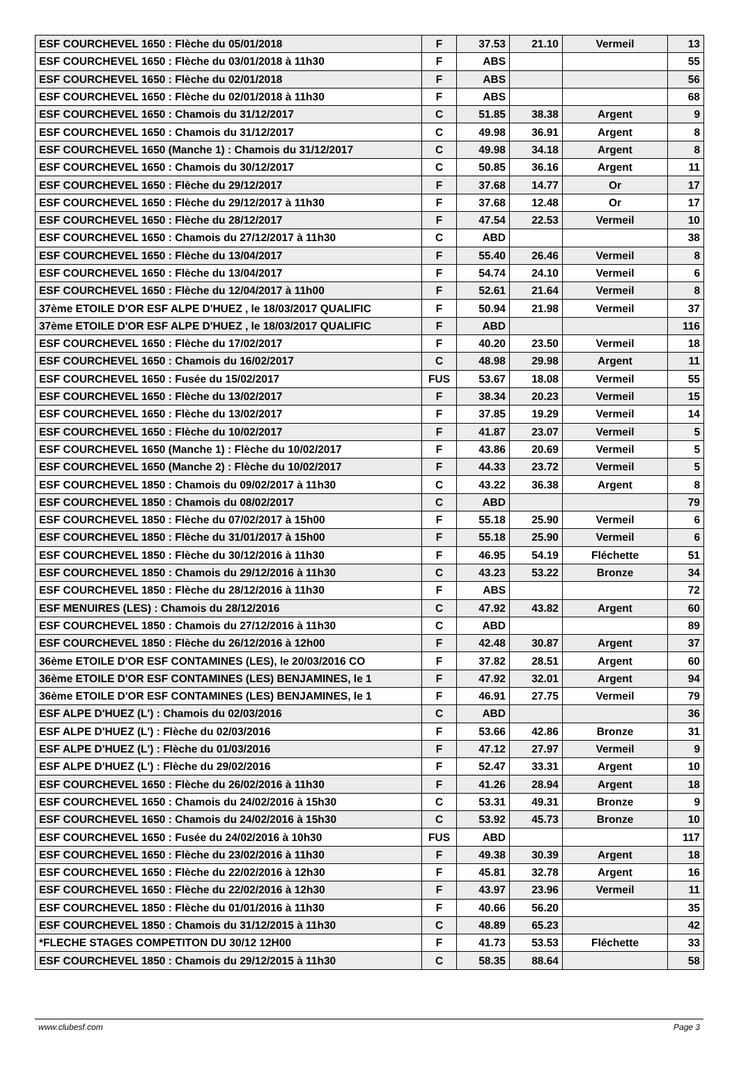| ESF COURCHEVEL 1650 : Flèche du 05/01/2018 | F | 37.53 | 21.10 | Vermeil | 13 |
| ESF COURCHEVEL 1650 : Flèche du 03/01/2018 à 11h30 | F | ABS | | | 55 |
| ESF COURCHEVEL 1650 : Flèche du 02/01/2018 | F | ABS | | | 56 |
| ESF COURCHEVEL 1650 : Flèche du 02/01/2018 à 11h30 | F | ABS | | | 68 |
| ESF COURCHEVEL 1650 : Chamois du 31/12/2017 | C | 51.85 | 38.38 | Argent | 9 |
| ESF COURCHEVEL 1650 : Chamois du 31/12/2017 | C | 49.98 | 36.91 | Argent | 8 |
| ESF COURCHEVEL 1650 (Manche 1) : Chamois du 31/12/2017 | C | 49.98 | 34.18 | Argent | 8 |
| ESF COURCHEVEL 1650 : Chamois du 30/12/2017 | C | 50.85 | 36.16 | Argent | 11 |
| ESF COURCHEVEL 1650 : Flèche du 29/12/2017 | F | 37.68 | 14.77 | Or | 17 |
| ESF COURCHEVEL 1650 : Flèche du 29/12/2017 à 11h30 | F | 37.68 | 12.48 | Or | 17 |
| ESF COURCHEVEL 1650 : Flèche du 28/12/2017 | F | 47.54 | 22.53 | Vermeil | 10 |
| ESF COURCHEVEL 1650 : Chamois du 27/12/2017 à 11h30 | C | ABD | | | 38 |
| ESF COURCHEVEL 1650 : Flèche du 13/04/2017 | F | 55.40 | 26.46 | Vermeil | 8 |
| ESF COURCHEVEL 1650 : Flèche du 13/04/2017 | F | 54.74 | 24.10 | Vermeil | 6 |
| ESF COURCHEVEL 1650 : Flèche du 12/04/2017 à 11h00 | F | 52.61 | 21.64 | Vermeil | 8 |
| 37ème ETOILE D'OR ESF ALPE D'HUEZ , le 18/03/2017 QUALIFIC | F | 50.94 | 21.98 | Vermeil | 37 |
| 37ème ETOILE D'OR ESF ALPE D'HUEZ , le 18/03/2017 QUALIFIC | F | ABD | | | 116 |
| ESF COURCHEVEL 1650 : Flèche du 17/02/2017 | F | 40.20 | 23.50 | Vermeil | 18 |
| ESF COURCHEVEL 1650 : Chamois du 16/02/2017 | C | 48.98 | 29.98 | Argent | 11 |
| ESF COURCHEVEL 1650 : Fusée du 15/02/2017 | FUS | 53.67 | 18.08 | Vermeil | 55 |
| ESF COURCHEVEL 1650 : Flèche du 13/02/2017 | F | 38.34 | 20.23 | Vermeil | 15 |
| ESF COURCHEVEL 1650 : Flèche du 13/02/2017 | F | 37.85 | 19.29 | Vermeil | 14 |
| ESF COURCHEVEL 1650 : Flèche du 10/02/2017 | F | 41.87 | 23.07 | Vermeil | 5 |
| ESF COURCHEVEL 1650 (Manche 1) : Flèche du 10/02/2017 | F | 43.86 | 20.69 | Vermeil | 5 |
| ESF COURCHEVEL 1650 (Manche 2) : Flèche du 10/02/2017 | F | 44.33 | 23.72 | Vermeil | 5 |
| ESF COURCHEVEL 1850 : Chamois du 09/02/2017 à 11h30 | C | 43.22 | 36.38 | Argent | 8 |
| ESF COURCHEVEL 1850 : Chamois du 08/02/2017 | C | ABD | | | 79 |
| ESF COURCHEVEL 1850 : Flèche du 07/02/2017 à 15h00 | F | 55.18 | 25.90 | Vermeil | 6 |
| ESF COURCHEVEL 1850 : Flèche du 31/01/2017 à 15h00 | F | 55.18 | 25.90 | Vermeil | 6 |
| ESF COURCHEVEL 1850 : Flèche du 30/12/2016 à 11h30 | F | 46.95 | 54.19 | Fléchette | 51 |
| ESF COURCHEVEL 1850 : Chamois du 29/12/2016 à 11h30 | C | 43.23 | 53.22 | Bronze | 34 |
| ESF COURCHEVEL 1850 : Flèche du 28/12/2016 à 11h30 | F | ABS | | | 72 |
| ESF MENUIRES (LES) : Chamois du 28/12/2016 | C | 47.92 | 43.82 | Argent | 60 |
| ESF COURCHEVEL 1850 : Chamois du 27/12/2016 à 11h30 | C | ABD | | | 89 |
| ESF COURCHEVEL 1850 : Flèche du 26/12/2016 à 12h00 | F | 42.48 | 30.87 | Argent | 37 |
| 36ème ETOILE D'OR ESF CONTAMINES (LES), le 20/03/2016 CO | F | 37.82 | 28.51 | Argent | 60 |
| 36ème ETOILE D'OR ESF CONTAMINES (LES) BENJAMINES, le 1 | F | 47.92 | 32.01 | Argent | 94 |
| 36ème ETOILE D'OR ESF CONTAMINES (LES) BENJAMINES, le 1 | F | 46.91 | 27.75 | Vermeil | 79 |
| ESF ALPE D'HUEZ (L') : Chamois du 02/03/2016 | C | ABD | | | 36 |
| ESF ALPE D'HUEZ (L') : Flèche du 02/03/2016 | F | 53.66 | 42.86 | Bronze | 31 |
| ESF ALPE D'HUEZ (L') : Flèche du 01/03/2016 | F | 47.12 | 27.97 | Vermeil | 9 |
| ESF ALPE D'HUEZ (L') : Flèche du 29/02/2016 | F | 52.47 | 33.31 | Argent | 10 |
| ESF COURCHEVEL 1650 : Flèche du 26/02/2016 à 11h30 | F | 41.26 | 28.94 | Argent | 18 |
| ESF COURCHEVEL 1650 : Chamois du 24/02/2016 à 15h30 | C | 53.31 | 49.31 | Bronze | 9 |
| ESF COURCHEVEL 1650 : Chamois du 24/02/2016 à 15h30 | C | 53.92 | 45.73 | Bronze | 10 |
| ESF COURCHEVEL 1650 : Fusée du 24/02/2016 à 10h30 | FUS | ABD | | | 117 |
| ESF COURCHEVEL 1650 : Flèche du 23/02/2016 à 11h30 | F | 49.38 | 30.39 | Argent | 18 |
| ESF COURCHEVEL 1650 : Flèche du 22/02/2016 à 12h30 | F | 45.81 | 32.78 | Argent | 16 |
| ESF COURCHEVEL 1650 : Flèche du 22/02/2016 à 12h30 | F | 43.97 | 23.96 | Vermeil | 11 |
| ESF COURCHEVEL 1850 : Flèche du 01/01/2016 à 11h30 | F | 40.66 | 56.20 | | 35 |
| ESF COURCHEVEL 1850 : Chamois du 31/12/2015 à 11h30 | C | 48.89 | 65.23 | | 42 |
| *FLECHE STAGES COMPETITON DU 30/12 12H00 | F | 41.73 | 53.53 | Fléchette | 33 |
| ESF COURCHEVEL 1850 : Chamois du 29/12/2015 à 11h30 | C | 58.35 | 88.64 | | 58 |
www.clubesf.com Page 3